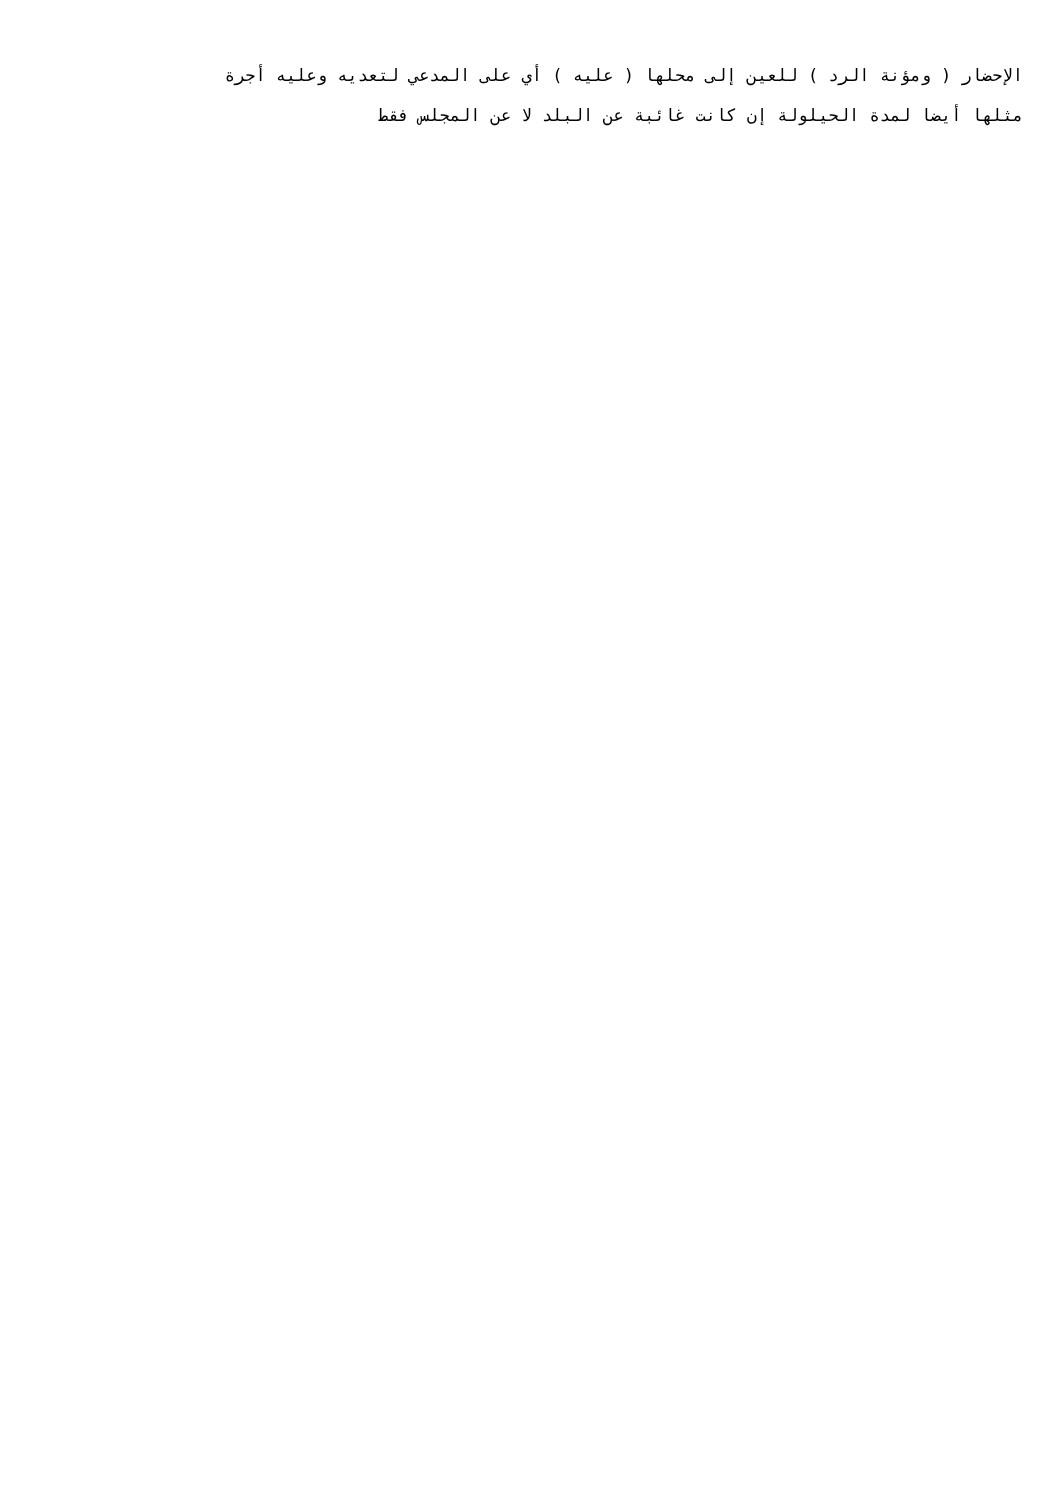الإحضار ( ومؤنة الرد ) للعين إلى محلها ( عليه ) أي على المدعي لتعديه وعليه أجرة
مثلها أيضا لمدة الحيلولة إن كانت غائبة عن البلد لا عن المجلس فقط